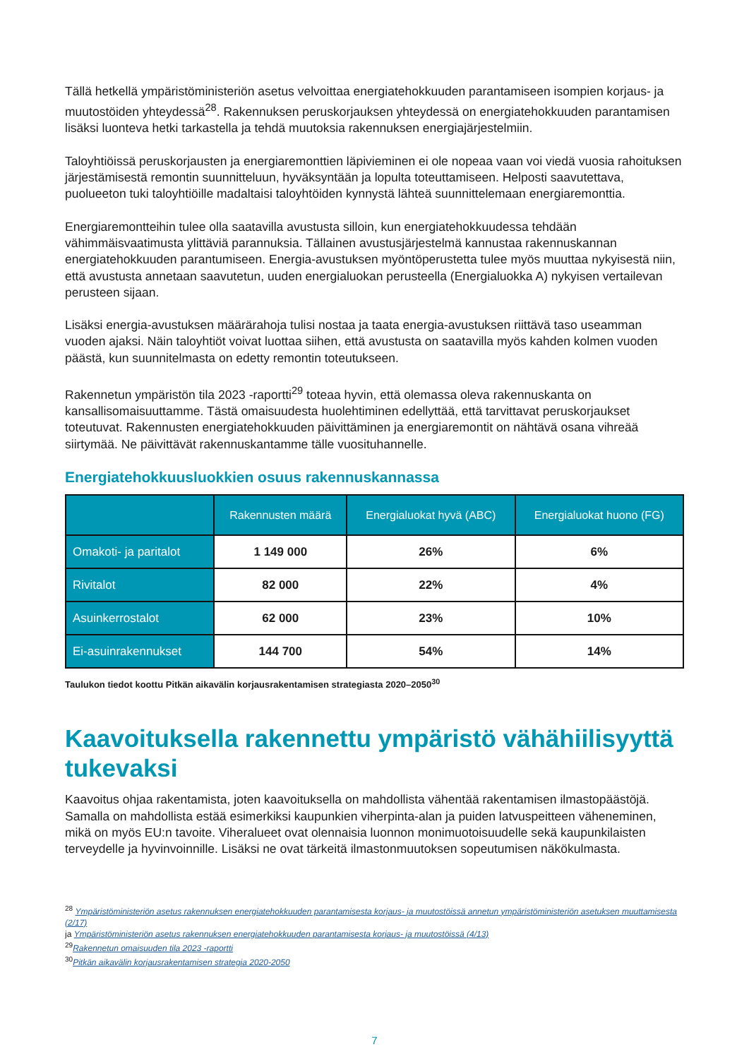Tällä hetkellä ympäristöministeriön asetus velvoittaa energiatehokkuuden parantamiseen isompien korjaus- ja muutostöiden yhteydessä<sup>28</sup>. Rakennuksen peruskorjauksen yhteydessä on energiatehokkuuden parantamisen lisäksi luonteva hetki tarkastella ja tehdä muutoksia rakennuksen energiajärjestelmiin.
Taloyhtiöissä peruskorjausten ja energiaremonttien läpivieminen ei ole nopeaa vaan voi viedä vuosia rahoituksen järjestämisestä remontin suunnitteluun, hyväksyntään ja lopulta toteuttamiseen. Helposti saavutettava, puolueeton tuki taloyhtiöille madaltaisi taloyhtöiden kynnystä lähteä suunnittelemaan energiaremonttia.
Energiaremontteihin tulee olla saatavilla avustusta silloin, kun energiatehokkuudessa tehdään vähimmäisvaatimusta ylittäviä parannuksia. Tällainen avustusjärjestelmä kannustaa rakennuskannan energiatehokkuuden parantumiseen. Energia-avustuksen myöntöperustetta tulee myös muuttaa nykyisestä niin, että avustusta annetaan saavutetun, uuden energialuokan perusteella (Energialuokka A) nykyisen vertailevan perusteen sijaan.
Lisäksi energia-avustuksen määrärahoja tulisi nostaa ja taata energia-avustuksen riittävä taso useamman vuoden ajaksi. Näin taloyhtiöt voivat luottaa siihen, että avustusta on saatavilla myös kahden kolmen vuoden päästä, kun suunnitelmasta on edetty remontin toteutukseen.
Rakennetun ympäristön tila 2023 -raportti<sup>29</sup> toteaa hyvin, että olemassa oleva rakennuskanta on kansallisomaisuuttamme. Tästä omaisuudesta huolehtiminen edellyttää, että tarvittavat peruskorjaukset toteutuvat. Rakennusten energiatehokkuuden päivittäminen ja energiaremontit on nähtävä osana vihreää siirtymää. Ne päivittävät rakennuskantamme tälle vuosituhannelle.
Energiatehokkuusluokkien osuus rakennuskannassa
| | Rakennusten määrä | Energialuokat hyvä (ABC) | Energialuokat huono (FG) |
| --- | --- | --- | --- |
| Omakoti- ja paritalot | 1 149 000 | 26% | 6% |
| Rivitalot | 82 000 | 22% | 4% |
| Asuinkerrostalot | 62 000 | 23% | 10% |
| Ei-asuinrakennukset | 144 700 | 54% | 14% |
Taulukon tiedot koottu Pitkän aikavälin korjausrakentamisen strategiasta 2020–2050<sup>30</sup>
Kaavoituksella rakennettu ympäristö vähähiilisyyttä tukevaksi
Kaavoitus ohjaa rakentamista, joten kaavoituksella on mahdollista vähentää rakentamisen ilmastopäästöjä. Samalla on mahdollista estää esimerkiksi kaupunkien viherpinta-alan ja puiden latvuspeitteen väheneminen, mikä on myös EU:n tavoite. Viheralueet ovat olennaisia luonnon monimuotoisuudelle sekä kaupunkilaisten terveydelle ja hyvinvoinnille. Lisäksi ne ovat tärkeitä ilmastonmuutoksen sopeutumisen näkökulmasta.
<sup>28</sup> Ympäristöministeriön asetus rakennuksen energiatehokkuuden parantamisesta korjaus- ja muutostöissä annetun ympäristöministeriön asetuksen muuttamisesta (2/17)
ja Ympäristöministeriön asetus rakennuksen energiatehokkuuden parantamisesta korjaus- ja muutostöissä (4/13)
<sup>29</sup> Rakennetun omaisuuden tila 2023 -raportti
<sup>30</sup> Pitkän aikavälin korjausrakentamisen strategia 2020-2050
7